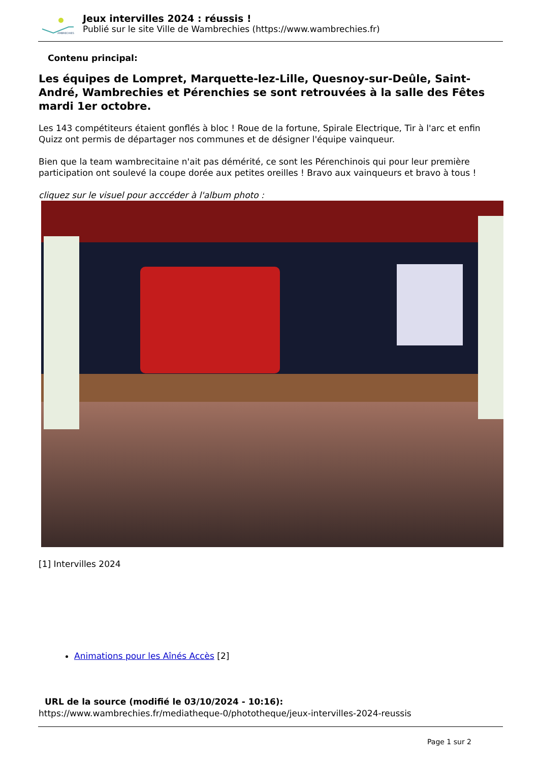AMBRECHIES
Jeux intervilles 2024 : réussis !
Publié sur le site Ville de Wambrechies (https://www.wambrechies.fr)
Contenu principal:
Les équipes de Lompret, Marquette-lez-Lille, Quesnoy-sur-Deûle, Saint-André, Wambrechies et Pérenchies se sont retrouvées à la salle des Fêtes mardi 1er octobre.
Les 143 compétiteurs étaient gonflés à bloc ! Roue de la fortune, Spirale Electrique, Tir à l'arc et enfin Quizz ont permis de départager nos communes et de désigner l'équipe vainqueur.
Bien que la team wambrecitaine n'ait pas démérité, ce sont les Pérenchinois qui pour leur première participation ont soulevé la coupe dorée aux petites oreilles ! Bravo aux vainqueurs et bravo à tous !
cliquez sur le visuel pour acccéder à l'album photo :
[1] Intervilles 2024
Animations pour les Aînés Accès [2]
URL de la source (modifié le 03/10/2024 - 10:16):
https://www.wambrechies.fr/mediatheque-0/phototheque/jeux-intervilles-2024-reussis
Page 1 sur 2